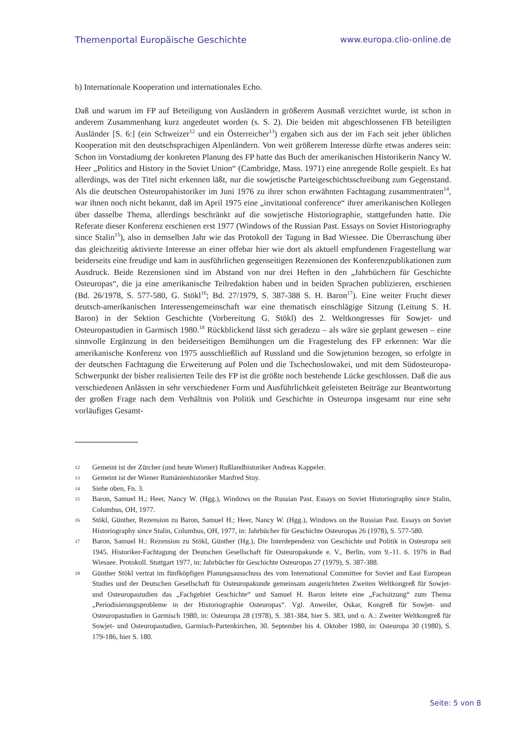Themenportal Europäische Geschichte www.europa.clio-online.de
b) Internationale Kooperation und internationales Echo.
Daß und warum im FP auf Beteiligung von Ausländern in größerem Ausmaß verzichtet wurde, ist schon in anderem Zusammenhang kurz angedeutet worden (s. S. 2). Die beiden mit abgeschlossenen FB beteiligten Ausländer [S. 6:] (ein Schweizer<sup>12</sup> und ein Österreicher<sup>13</sup>) ergaben sich aus der im Fach seit jeher üblichen Kooperation mit den deutschsprachigen Alpenländern. Von weit größerem Interesse dürfte etwas anderes sein: Schon im Vorstadiumg der konkreten Planung des FP hatte das Buch der amerikanischen Historikerin Nancy W. Heer „Politics and History in the Soviet Union“ (Cambridge, Mass. 1971) eine anregende Rolle gespielt. Es hat allerdings, was der Titel nicht erkennen läßt, nur die sowjetische Parteigeschichtsschreibung zum Gegenstand. Als die deutschen Osteuropahistoriker im Juni 1976 zu ihrer schon erwähnten Fachtagung zusammentraten<sup>14</sup>, war ihnen noch nicht bekannt, daß im April 1975 eine „invitational conference“ ihrer amerikanischen Kollegen über dasselbe Thema, allerdings beschränkt auf die sowjetische Historiographie, stattgefunden hatte. Die Referate dieser Konferenz erschienen erst 1977 (Windows of the Russian Past. Essays on Soviet Historiography since Stalin<sup>15</sup>), also in demselben Jahr wie das Protokoll der Tagung in Bad Wiessee. Die Überraschung über das gleichzeitig aktivierte Interesse an einer offebar hier wie dort als aktuell empfundenen Fragestellung war beiderseits eine freudige und kam in ausführlichen gegenseitigen Rezensionen der Konferenzpublikationen zum Ausdruck. Beide Rezensionen sind im Abstand von nur drei Heften in den „Jahrbüchern für Geschichte Osteuropas“, die ja eine amerikanische Teilredaktion haben und in beiden Sprachen publizieren, erschienen (Bd. 26/1978, S. 577-580, G. Stökl<sup>16</sup>; Bd. 27/1979, S. 387-388 S. H. Baron<sup>17</sup>). Eine weiter Frucht dieser deutsch-amerikanischen Interessengemeinschaft war eine thematisch einschlägige Sitzung (Leitung S. H. Baron) in der Sektion Geschichte (Vorbereitung G. Stökl) des 2. Weltkongresses für Sowjet- und Osteuropastudien in Garmisch 1980.<sup>18</sup> Rückblickend lässt sich geradezu – als wäre sie geplant gewesen – eine sinnvolle Ergänzung in den beiderseitigen Bemühungen um die Fragestelung des FP erkennen: War die amerikanische Konferenz von 1975 ausschließlich auf Russland und die Sowjetunion bezogen, so erfolgte in der deutschen Fachtagung die Erweiterung auf Polen und die Tschechoslowakei, und mit dem Südosteuropa-Schwerpunkt der bisher realisierten Teile des FP ist die größte noch bestehende Lücke geschlossen. Daß die aus verschiedenen Anlässen in sehr verschiedener Form und Ausführlichkeit geleisteten Beiträge zur Beantwortung der großen Frage nach dem Verhältnis von Politik und Geschichte in Osteuropa insgesamt nur eine sehr vorläufiges Gesamt-
12 Gemeint ist der Zürcher (und heute Wiener) Rußlandhistoriker Andreas Kappeler.
13 Gemeint ist der Wiener Rumänienhistoriker Manfred Stoy.
14 Siehe oben, Fn. 3.
15 Baron, Samuel H.; Heer, Nancy W. (Hgg.), Windows on the Russian Past. Essays on Soviet Historiography since Stalin, Columbus, OH, 1977.
16 Stökl, Günther, Rezension zu Baron, Samuel H.; Heer, Nancy W. (Hgg.), Windows on the Russian Past. Essays on Soviet Historiography since Stalin, Columbus, OH, 1977, in: Jahrbücher für Geschichte Osteuropas 26 (1978), S. 577-580.
17 Baron, Samuel H.: Rezension zu Stökl, Günther (Hg.), Die Interdependenz von Geschichte und Politik in Osteuropa seit 1945. Historiker-Fachtagung der Deutschen Gesellschaft für Osteuropakunde e. V., Berlin, vom 9.-11. 6. 1976 in Bad Wiessee. Protokoll. Stuttgart 1977, in: Jahrbücher für Geschichte Osteuropas 27 (1979), S. 387-388.
18 Günther Stökl vertrat im fünfköpfigen Planungsausschuss des vom International Committee for Soviet and East European Studies und der Deutschen Gesellschaft für Osteuropakunde gemeinsam ausgerichteten Zweiten Weltkongreß für Sowjet- und Osteuropastudien das „Fachgebiet Geschichte“ und Samuel H. Baron leitete eine „Fachsitzung“ zum Thema „Periodisierungsprobleme in der Historiographie Osteuropas“. Vgl. Anweiler, Oskar, Kongreß für Sowjet- und Osteuropastudien in Garmisch 1980, in: Osteuropa 28 (1978), S. 381-384, hier S. 383, und o. A.: Zweiter Weltkongreß für Sowjet- und Osteuropastudien, Garmisch-Partenkirchen, 30. September bis 4. Oktober 1980, in: Osteuropa 30 (1980), S. 179-186, hier S. 180.
Seite: 5 von 8